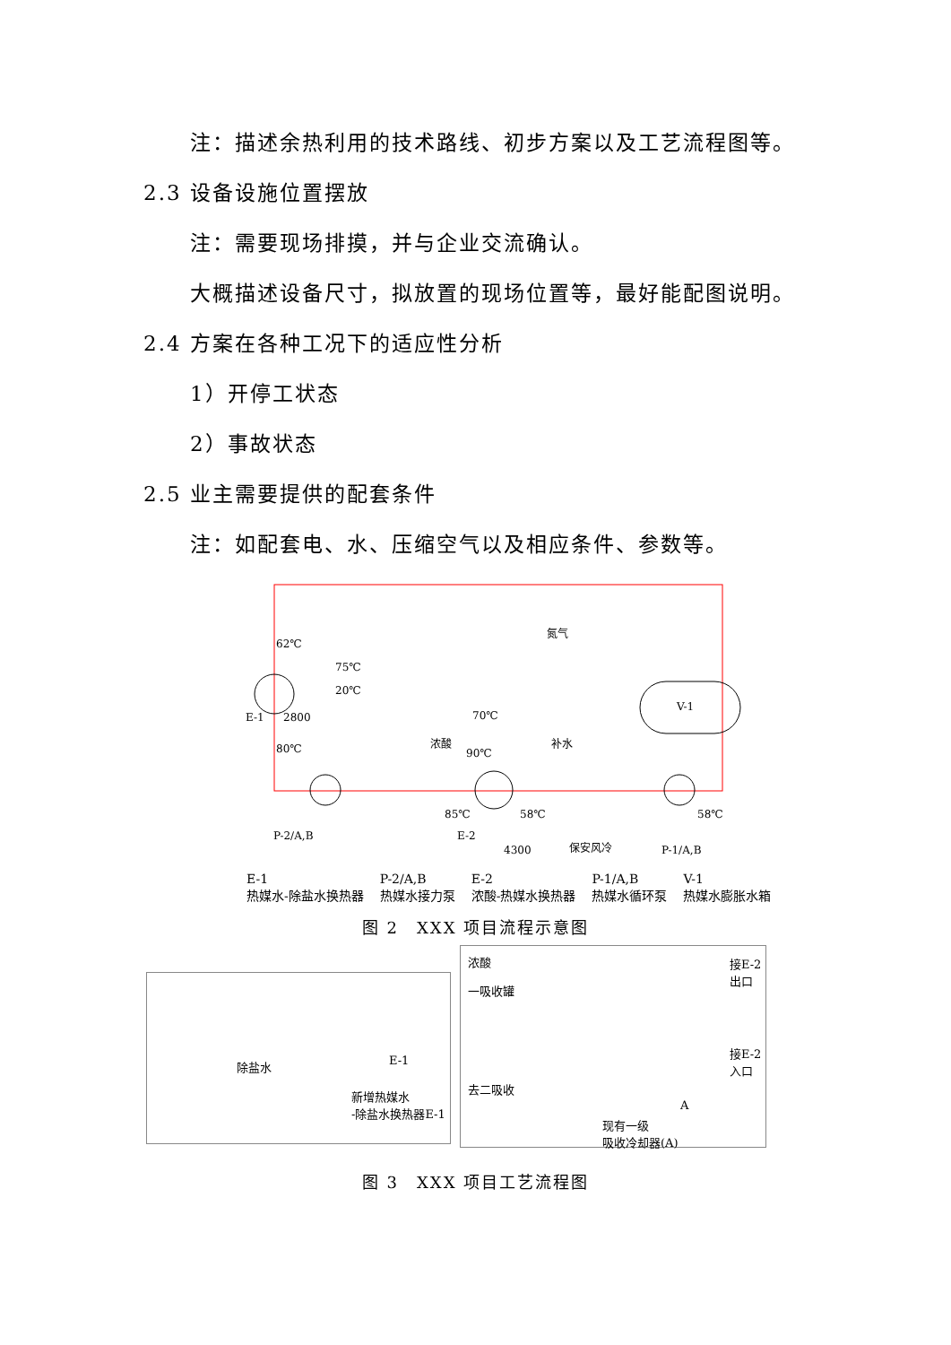注：描述余热利用的技术路线、初步方案以及工艺流程图等。
2.3 设备设施位置摆放
注：需要现场排摸，并与企业交流确认。
大概描述设备尺寸，拟放置的现场位置等，最好能配图说明。
2.4 方案在各种工况下的适应性分析
1）开停工状态
2）事故状态
2.5 业主需要提供的配套条件
注：如配套电、水、压缩空气以及相应条件、参数等。
62℃
75℃
20℃
E-1
2800
80℃
70℃
浓酸
90℃
氮气
补水
V-1
85℃
58℃
58℃
P-2/A,B
E-2
4300
保安风冷
P-1/A,B
E-1
热媒水-除盐水换热器
P-2/A,B
热媒水接力泵
E-2
浓酸-热媒水换热器
P-1/A,B
热媒水循环泵
V-1
热媒水膨胀水箱
图 2　XXX 项目流程示意图
除盐水 E-1
新增热媒水
-除盐水换热器E-1
浓酸
一吸收罐
接E-2出口
接E-2入口
去二吸收
A
现有一级
吸收冷却器(A)
图 3　XXX 项目工艺流程图